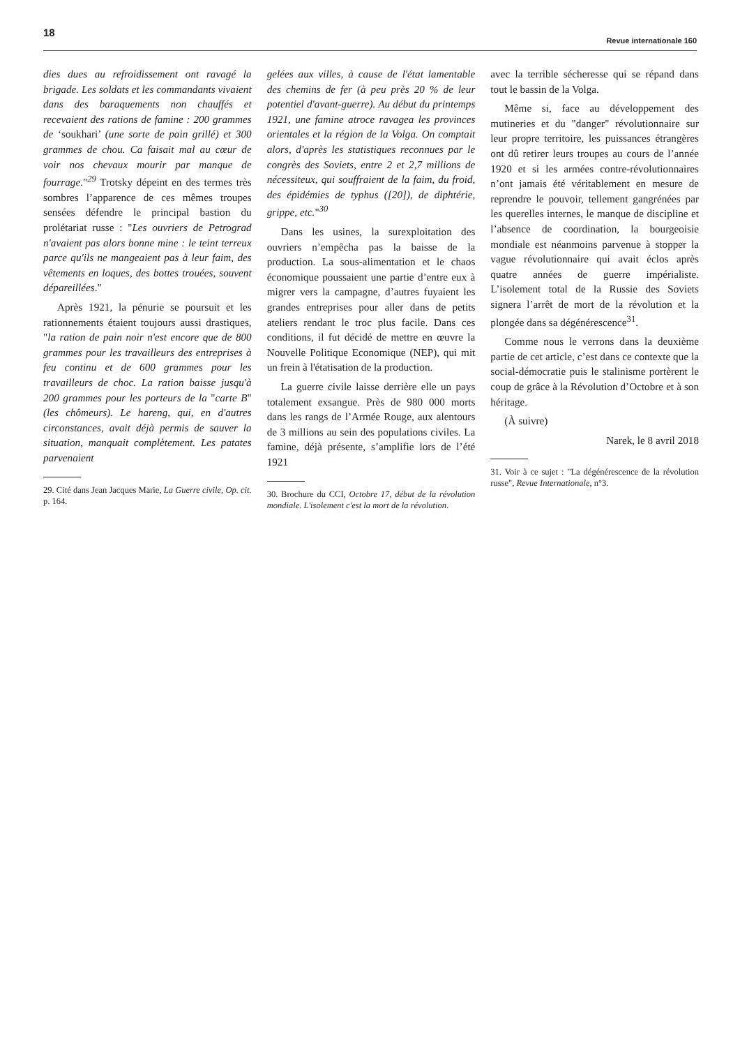18
Revue internationale 160
dies dues au refroidissement ont ravagé la brigade. Les soldats et les commandants vivaient dans des baraquements non chauffés et recevaient des rations de famine : 200 grammes de ‘soukhari’ (une sorte de pain grillé) et 300 grammes de chou. Ca faisait mal au cœur de voir nos chevaux mourir par manque de fourrage."<sup>29</sup> Trotsky dépeint en des termes très sombres l’apparence de ces mêmes troupes sensées défendre le principal bastion du prolétariat russe : "Les ouvriers de Petrograd n'avaient pas alors bonne mine : le teint terreux parce qu'ils ne mangeaient pas à leur faim, des vêtements en loques, des bottes trouées, souvent dépareillées."
Après 1921, la pénurie se poursuit et les rationnements étaient toujours aussi drastiques, "la ration de pain noir n'est encore que de 800 grammes pour les travailleurs des entreprises à feu continu et de 600 grammes pour les travailleurs de choc. La ration baisse jusqu'à 200 grammes pour les porteurs de la "carte B" (les chômeurs). Le hareng, qui, en d'autres circonstances, avait déjà permis de sauver la situation, manquait complètement. Les patates parvenaient
29. Cité dans Jean Jacques Marie, La Guerre civile, Op. cit. p. 164.
gelées aux villes, à cause de l'état lamentable des chemins de fer (à peu près 20 % de leur potentiel d'avant-guerre). Au début du printemps 1921, une famine atroce ravagea les provinces orientales et la région de la Volga. On comptait alors, d'après les statistiques reconnues par le congrès des Soviets, entre 2 et 2,7 millions de nécessiteux, qui souffraient de la faim, du froid, des épidémies de typhus ([20]), de diphtérie, grippe, etc."<sup>30</sup>
Dans les usines, la surexploitation des ouvriers n’empêcha pas la baisse de la production. La sous-alimentation et le chaos économique poussaient une partie d’entre eux à migrer vers la campagne, d’autres fuyaient les grandes entreprises pour aller dans de petits ateliers rendant le troc plus facile. Dans ces conditions, il fut décidé de mettre en œuvre la Nouvelle Politique Economique (NEP), qui mit un frein à l'étatisation de la production.
La guerre civile laisse derrière elle un pays totalement exsangue. Près de 980 000 morts dans les rangs de l’Armée Rouge, aux alentours de 3 millions au sein des populations civiles. La famine, déjà présente, s’amplifie lors de l’été 1921
30. Brochure du CCI, Octobre 17, début de la révolution mondiale. L'isolement c'est la mort de la révolution.
avec la terrible sécheresse qui se répand dans tout le bassin de la Volga.
Même si, face au développement des mutineries et du "danger" révolutionnaire sur leur propre territoire, les puissances étrangères ont dû retirer leurs troupes au cours de l’année 1920 et si les armées contre-révolutionnaires n’ont jamais été véritablement en mesure de reprendre le pouvoir, tellement gangrénées par les querelles internes, le manque de discipline et l’absence de coordination, la bourgeoisie mondiale est néanmoins parvenue à stopper la vague révolutionnaire qui avait éclos après quatre années de guerre impérialiste. L’isolement total de la Russie des Soviets signera l’arrêt de mort de la révolution et la plongée dans sa dégénérescence<sup>31</sup>.
Comme nous le verrons dans la deuxième partie de cet article, c’est dans ce contexte que la social-démocratie puis le stalinisme portèrent le coup de grâce à la Révolution d’Octobre et à son héritage.
(À suivre)
Narek, le 8 avril 2018
31. Voir à ce sujet : "La dégénérescence de la révolution russe", Revue Internationale, n°3.